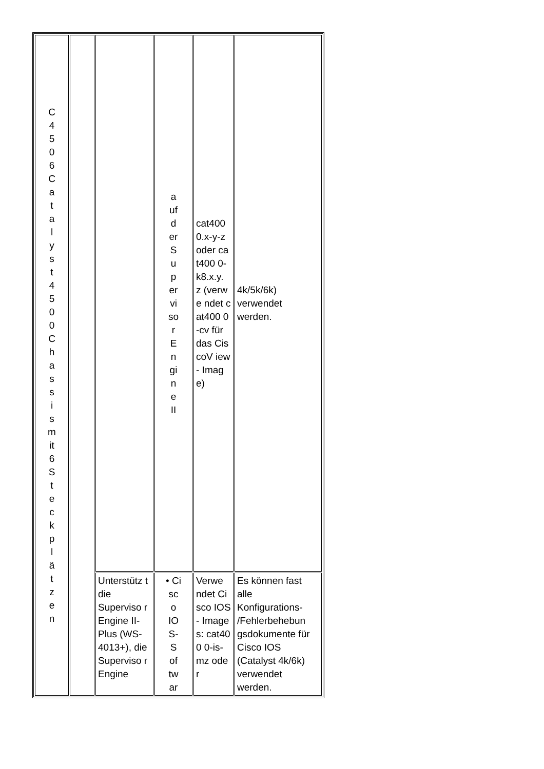| C 4 5 0 6 C a t a l y s t 4 5 0 0 C h a s s i s m it 6 S t e c k p l ä t z e n | | | a uf d er S u p er vi so r E n gi n e II | cat400 0.x-y-z oder cat400 0- k8.x.y. z (verwe ndet cat400 0-cv für das CiscoV iew- Image) | 4k/5k/6k) verwendet werden. |
| | | Unterstütz t die Superviso r Engine II-Plus (WS- 4013+), die Superviso r Engine | • Ci sc o IO S- S of tw ar | Verwe ndet Cisco IOS- Image s: cat400 0-is- mz oder | Es können fast alle Konfigurations- /Fehlerbehebun gsdokumente für Cisco IOS (Catalyst 4k/6k) verwendet werden. |